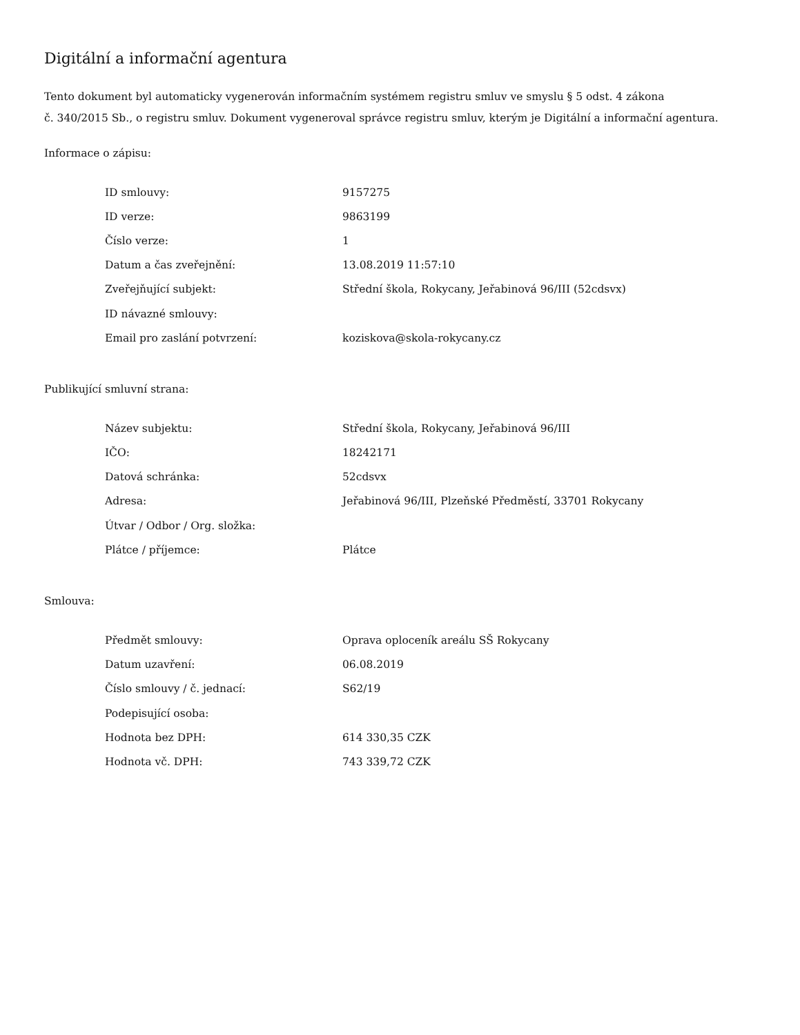Digitální a informační agentura
Tento dokument byl automaticky vygenerován informačním systémem registru smluv ve smyslu § 5 odst. 4 zákona
č. 340/2015 Sb., o registru smluv. Dokument vygeneroval správce registru smluv, kterým je Digitální a informační agentura.
Informace o zápisu:
| ID smlouvy: | 9157275 |
| ID verze: | 9863199 |
| Číslo verze: | 1 |
| Datum a čas zveřejnění: | 13.08.2019 11:57:10 |
| Zveřejňující subjekt: | Střední škola, Rokycany, Jeřabinová 96/III (52cdsvx) |
| ID návazné smlouvy: | |
| Email pro zaslání potvrzení: | koziskova@skola-rokycany.cz |
Publikující smluvní strana:
| Název subjektu: | Střední škola, Rokycany, Jeřabinová 96/III |
| IČO: | 18242171 |
| Datová schránka: | 52cdsvx |
| Adresa: | Jeřabinová 96/III, Plzeňské Předměstí, 33701 Rokycany |
| Útvar / Odbor / Org. složka: | |
| Plátce / příjemce: | Plátce |
Smlouva:
| Předmět smlouvy: | Oprava oploceník areálu SŠ Rokycany |
| Datum uzavření: | 06.08.2019 |
| Číslo smlouvy / č. jednací: | S62/19 |
| Podepisující osoba: | |
| Hodnota bez DPH: | 614 330,35 CZK |
| Hodnota vč. DPH: | 743 339,72 CZK |